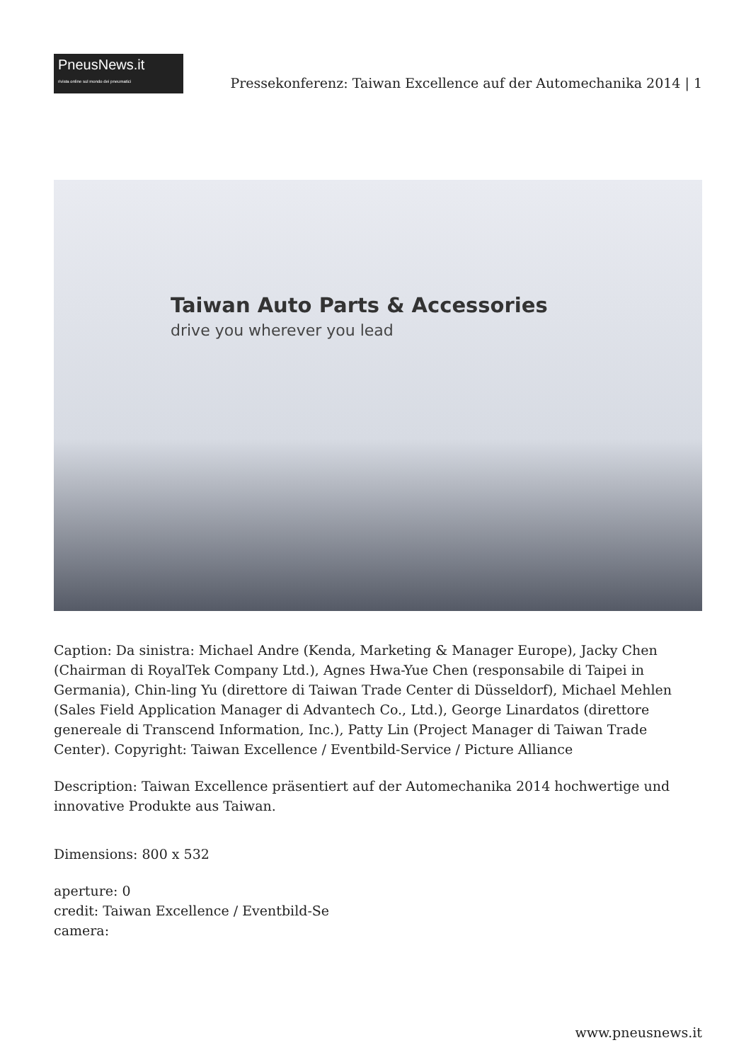PneusNews.it
rivista online sul mondo dei pneumatici
Pressekonferenz: Taiwan Excellence auf der Automechanika 2014 | 1
Taiwan Auto Parts & Accessories
drive you wherever you lead
Caption: Da sinistra: Michael Andre (Kenda, Marketing & Manager Europe), Jacky Chen (Chairman di RoyalTek Company Ltd.), Agnes Hwa-Yue Chen (responsabile di Taipei in Germania), Chin-ling Yu (direttore di Taiwan Trade Center di Düsseldorf), Michael Mehlen (Sales Field Application Manager di Advantech Co., Ltd.), George Linardatos (direttore genereale di Transcend Information, Inc.), Patty Lin (Project Manager di Taiwan Trade Center). Copyright: Taiwan Excellence / Eventbild-Service / Picture Alliance
Description: Taiwan Excellence präsentiert auf der Automechanika 2014 hochwertige und innovative Produkte aus Taiwan.
Dimensions: 800 x 532
aperture: 0
credit: Taiwan Excellence / Eventbild-Se
camera:
www.pneusnews.it